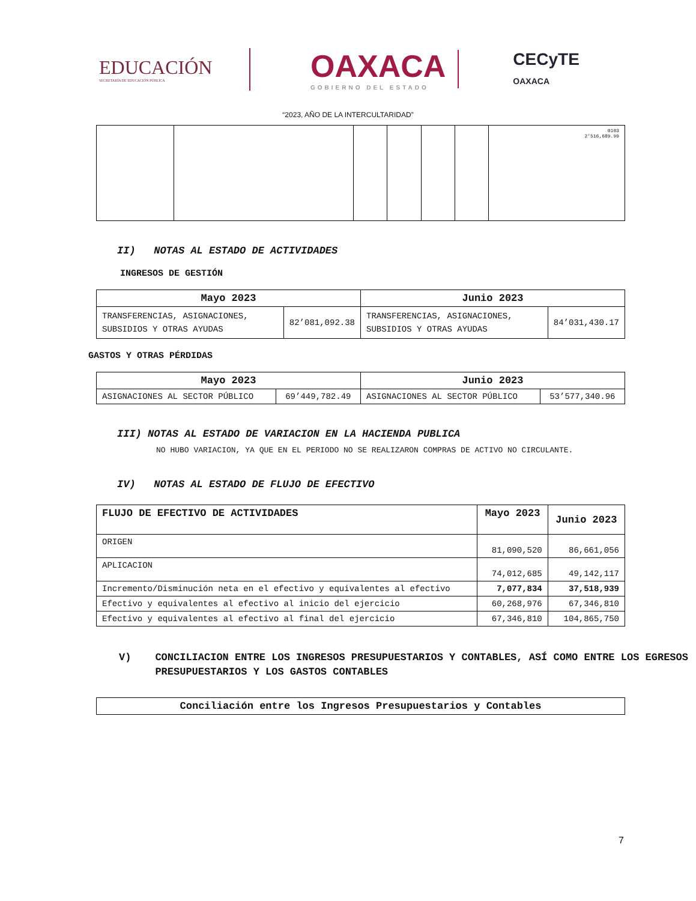EDUCACIÓN
SECRETARÍA DE EDUCACIÓN PÚBLICA
OAXACA
GOBIERNO DEL ESTADO
CECyTE
OAXACA
“2023, AÑO DE LA INTERCULTARIDAD”
| | | | | | | 0103 2’516,689.99 |
II) NOTAS AL ESTADO DE ACTIVIDADES
INGRESOS DE GESTIÓN
| Mayo 2023 | | Junio 2023 | |
| --- | --- | --- | --- |
| TRANSFERENCIAS, ASIGNACIONES, SUBSIDIOS Y OTRAS AYUDAS | 82’081,092.38 | TRANSFERENCIAS, ASIGNACIONES, SUBSIDIOS Y OTRAS AYUDAS | 84’031,430.17 |
GASTOS Y OTRAS PÉRDIDAS
| Mayo 2023 | | Junio 2023 | |
| --- | --- | --- | --- |
| ASIGNACIONES AL SECTOR PÚBLICO | 69’449,782.49 | ASIGNACIONES AL SECTOR PÚBLICO | 53’577,340.96 |
III) NOTAS AL ESTADO DE VARIACION EN LA HACIENDA PUBLICA
NO HUBO VARIACION, YA QUE EN EL PERIODO NO SE REALIZARON COMPRAS DE ACTIVO NO CIRCULANTE.
IV) NOTAS AL ESTADO DE FLUJO DE EFECTIVO
| FLUJO DE EFECTIVO DE ACTIVIDADES | Mayo 2023 | Junio 2023 |
| --- | --- | --- |
| ORIGEN | 81,090,520 | 86,661,056 |
| APLICACION | 74,012,685 | 49,142,117 |
| Incremento/Disminución neta en el efectivo y equivalentes al efectivo | 7,077,834 | 37,518,939 |
| Efectivo y equivalentes al efectivo al inicio del ejercicio | 60,268,976 | 67,346,810 |
| Efectivo y equivalentes al efectivo al final del ejercicio | 67,346,810 | 104,865,750 |
V) CONCILIACION ENTRE LOS INGRESOS PRESUPUESTARIOS Y CONTABLES, ASÍ COMO ENTRE LOS EGRESOS PRESUPUESTARIOS Y LOS GASTOS CONTABLES
| Conciliación entre los Ingresos Presupuestarios y Contables |
| --- |
7